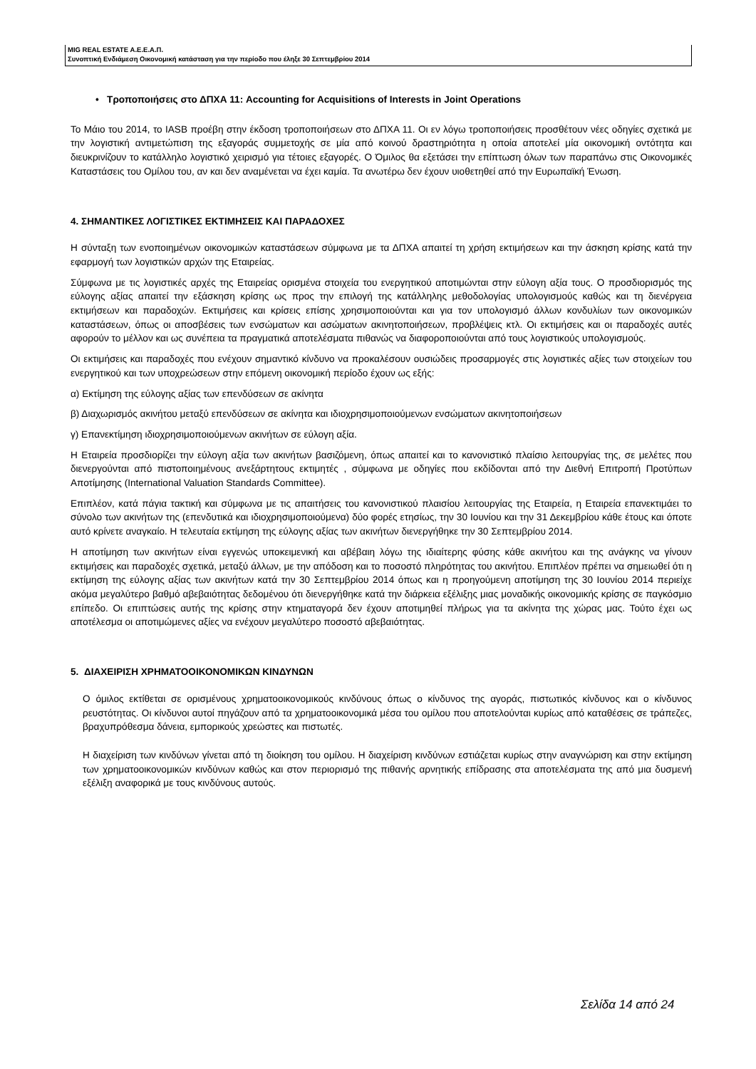MIG REAL ESTATE Α.Ε.Ε.Α.Π.
Συνοπτική Ενδιάμεση Οικονομική κατάσταση για την περίοδο που έληξε 30 Σεπτεμβρίου 2014
• Τροποποιήσεις στο ΔΠΧΑ 11: Accounting for Acquisitions of Interests in Joint Operations
Το Μάιο του 2014, το IASB προέβη στην έκδοση τροποποιήσεων στο ΔΠΧΑ 11. Οι εν λόγω τροποποιήσεις προσθέτουν νέες οδηγίες σχετικά με την λογιστική αντιμετώπιση της εξαγοράς συμμετοχής σε μία από κοινού δραστηριότητα η οποία αποτελεί μία οικονομική οντότητα και διευκρινίζουν το κατάλληλο λογιστικό χειρισμό για τέτοιες εξαγορές. Ο Όμιλος θα εξετάσει την επίπτωση όλων των παραπάνω στις Οικονομικές Καταστάσεις του Ομίλου του, αν και δεν αναμένεται να έχει καμία. Τα ανωτέρω δεν έχουν υιοθετηθεί από την Ευρωπαϊκή Ένωση.
4. ΣΗΜΑΝΤΙΚΕΣ ΛΟΓΙΣΤΙΚΕΣ ΕΚΤΙΜΗΣΕΙΣ ΚΑΙ ΠΑΡΑΔΟΧΕΣ
Η σύνταξη των ενοποιημένων οικονομικών καταστάσεων σύμφωνα με τα ΔΠΧΑ απαιτεί τη χρήση εκτιμήσεων και την άσκηση κρίσης κατά την εφαρμογή των λογιστικών αρχών της Εταιρείας.
Σύμφωνα με τις λογιστικές αρχές της Εταιρείας ορισμένα στοιχεία του ενεργητικού αποτιμώνται στην εύλογη αξία τους. Ο προσδιορισμός της εύλογης αξίας απαιτεί την εξάσκηση κρίσης ως προς την επιλογή της κατάλληλης μεθοδολογίας υπολογισμούς καθώς και τη διενέργεια εκτιμήσεων και παραδοχών. Εκτιμήσεις και κρίσεις επίσης χρησιμοποιούνται και για τον υπολογισμό άλλων κονδυλίων των οικονομικών καταστάσεων, όπως οι αποσβέσεις των ενσώματων και ασώματων ακινητοποιήσεων, προβλέψεις κτλ. Οι εκτιμήσεις και οι παραδοχές αυτές αφορούν το μέλλον και ως συνέπεια τα πραγματικά αποτελέσματα πιθανώς να διαφοροποιούνται από τους λογιστικούς υπολογισμούς.
Οι εκτιμήσεις και παραδοχές που ενέχουν σημαντικό κίνδυνο να προκαλέσουν ουσιώδεις προσαρμογές στις λογιστικές αξίες των στοιχείων του ενεργητικού και των υποχρεώσεων στην επόμενη οικονομική περίοδο έχουν ως εξής:
α) Εκτίμηση της εύλογης αξίας των επενδύσεων σε ακίνητα
β) Διαχωρισμός ακινήτου μεταξύ επενδύσεων σε ακίνητα και ιδιοχρησιμοποιούμενων ενσώματων ακινητοποιήσεων
γ) Επανεκτίμηση ιδιοχρησιμοποιούμενων ακινήτων σε εύλογη αξία.
Η Εταιρεία προσδιορίζει την εύλογη αξία των ακινήτων βασιζόμενη, όπως απαιτεί και το κανονιστικό πλαίσιο λειτουργίας της, σε μελέτες που διενεργούνται από πιστοποιημένους ανεξάρτητους εκτιμητές , σύμφωνα με οδηγίες που εκδίδονται από την Διεθνή Επιτροπή Προτύπων Αποτίμησης (International Valuation Standards Committee).
Επιπλέον, κατά πάγια τακτική και σύμφωνα με τις απαιτήσεις του κανονιστικού πλαισίου λειτουργίας της Εταιρεία, η Εταιρεία επανεκτιμάει το σύνολο των ακινήτων της (επενδυτικά και ιδιοχρησιμοποιούμενα) δύο φορές ετησίως, την 30 Ιουνίου και την 31 Δεκεμβρίου κάθε έτους και όποτε αυτό κρίνετε αναγκαίο. Η τελευταία εκτίμηση της εύλογης αξίας των ακινήτων διενεργήθηκε την 30 Σεπτεμβρίου 2014.
Η αποτίμηση των ακινήτων είναι εγγενώς υποκειμενική και αβέβαιη λόγω της ιδιαίτερης φύσης κάθε ακινήτου και της ανάγκης να γίνουν εκτιμήσεις και παραδοχές σχετικά, μεταξύ άλλων, με την απόδοση και το ποσοστό πληρότητας του ακινήτου. Επιπλέον πρέπει να σημειωθεί ότι η εκτίμηση της εύλογης αξίας των ακινήτων κατά την 30 Σεπτεμβρίου 2014 όπως και η προηγούμενη αποτίμηση της 30 Ιουνίου 2014 περιείχε ακόμα μεγαλύτερο βαθμό αβεβαιότητας δεδομένου ότι διενεργήθηκε κατά την διάρκεια εξέλιξης μιας μοναδικής οικονομικής κρίσης σε παγκόσμιο επίπεδο. Οι επιπτώσεις αυτής της κρίσης στην κτηματαγορά δεν έχουν αποτιμηθεί πλήρως για τα ακίνητα της χώρας μας. Τούτο έχει ως αποτέλεσμα οι αποτιμώμενες αξίες να ενέχουν μεγαλύτερο ποσοστό αβεβαιότητας.
5. ΔΙΑΧΕΙΡΙΣΗ ΧΡΗΜΑΤΟΟΙΚΟΝΟΜΙΚΩΝ ΚΙΝΔΥΝΩΝ
Ο όμιλος εκτίθεται σε ορισμένους χρηματοοικονομικούς κινδύνους όπως ο κίνδυνος της αγοράς, πιστωτικός κίνδυνος και ο κίνδυνος ρευστότητας. Οι κίνδυνοι αυτοί πηγάζουν από τα χρηματοοικονομικά μέσα του ομίλου που αποτελούνται κυρίως από καταθέσεις σε τράπεζες, βραχυπρόθεσμα δάνεια, εμπορικούς χρεώστες και πιστωτές.
Η διαχείριση των κινδύνων γίνεται από τη διοίκηση του ομίλου. Η διαχείριση κινδύνων εστιάζεται κυρίως στην αναγνώριση και στην εκτίμηση των χρηματοοικονομικών κινδύνων καθώς και στον περιορισμό της πιθανής αρνητικής επίδρασης στα αποτελέσματα της από μια δυσμενή εξέλιξη αναφορικά με τους κινδύνους αυτούς.
Σελίδα 14 από 24